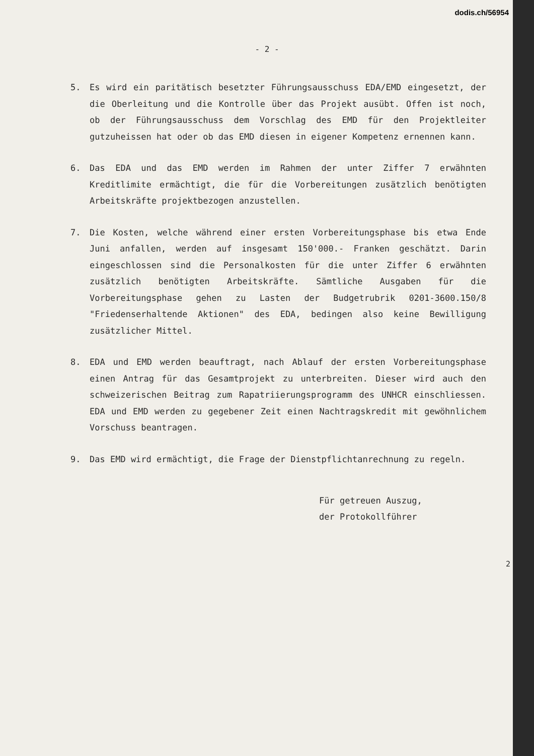dodis.ch/56954
- 2 -
5. Es wird ein paritätisch besetzter Führungsausschuss EDA/EMD eingesetzt, der die Oberleitung und die Kontrolle über das Projekt ausübt. Offen ist noch, ob der Führungsausschuss dem Vorschlag des EMD für den Projektleiter gutzuheissen hat oder ob das EMD diesen in eigener Kompetenz ernennen kann.
6. Das EDA und das EMD werden im Rahmen der unter Ziffer 7 erwähnten Kreditlimite ermächtigt, die für die Vorbereitungen zusätzlich benötigten Arbeitskräfte projektbezogen anzustellen.
7. Die Kosten, welche während einer ersten Vorbereitungsphase bis etwa Ende Juni anfallen, werden auf insgesamt 150'000.- Franken geschätzt. Darin eingeschlossen sind die Personalkosten für die unter Ziffer 6 erwähnten zusätzlich benötigten Arbeitskräfte. Sämtliche Ausgaben für die Vorbereitungsphase gehen zu Lasten der Budgetrubrik 0201-3600.150/8 "Friedenserhaltende Aktionen" des EDA, bedingen also keine Bewilligung zusätzlicher Mittel.
8. EDA und EMD werden beauftragt, nach Ablauf der ersten Vorbereitungsphase einen Antrag für das Gesamtprojekt zu unterbreiten. Dieser wird auch den schweizerischen Beitrag zum Rapatriierungsprogramm des UNHCR einschliessen. EDA und EMD werden zu gegebener Zeit einen Nachtragskredit mit gewöhnlichem Vorschuss beantragen.
9. Das EMD wird ermächtigt, die Frage der Dienstpflichtanrechnung zu regeln.
Für getreuen Auszug,
der Protokollführer
2